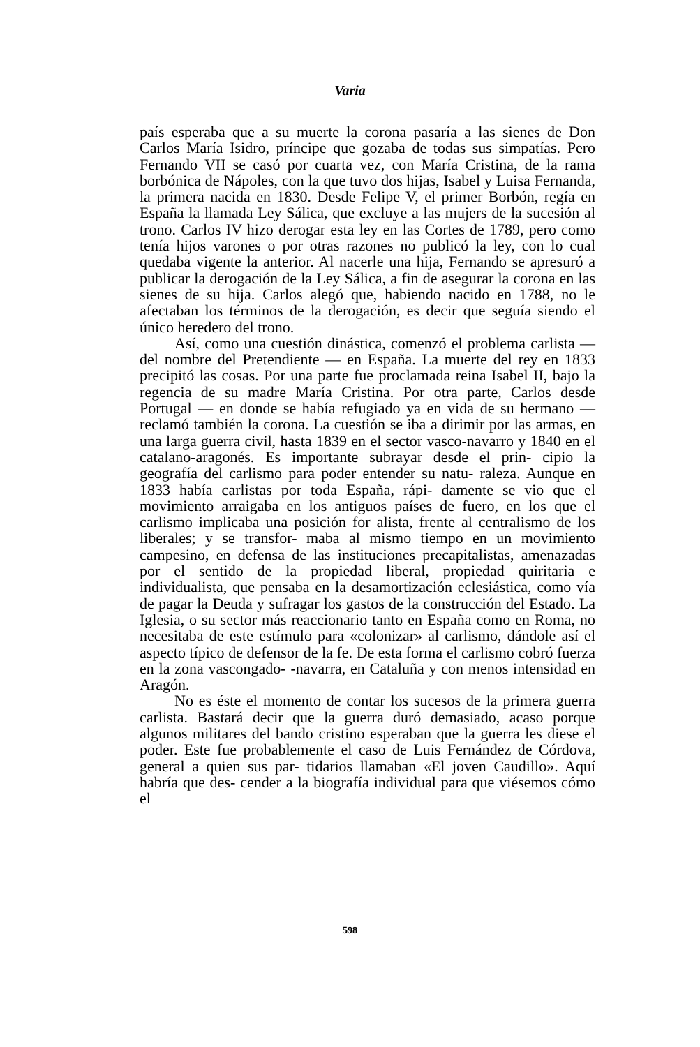Varia
país esperaba que a su muerte la corona pasaría a las sienes de Don Carlos María Isidro, príncipe que gozaba de todas sus simpatías. Pero Fernando VII se casó por cuarta vez, con María Cristina, de la rama borbónica de Nápoles, con la que tuvo dos hijas, Isabel y Luisa Fernanda, la primera nacida en 1830. Desde Felipe V, el primer Borbón, regía en España la llamada Ley Sálica, que excluye a las mujers de la sucesión al trono. Carlos IV hizo derogar esta ley en las Cortes de 1789, pero como tenía hijos varones o por otras razones no publicó la ley, con lo cual quedaba vigente la anterior. Al nacerle una hija, Fernando se apresuró a publicar la derogación de la Ley Sálica, a fin de asegurar la corona en las sienes de su hija. Carlos alegó que, habiendo nacido en 1788, no le afectaban los términos de la derogación, es decir que seguía siendo el único heredero del trono.
Así, como una cuestión dinástica, comenzó el problema carlista — del nombre del Pretendiente — en España. La muerte del rey en 1833 precipitó las cosas. Por una parte fue proclamada reina Isabel II, bajo la regencia de su madre María Cristina. Por otra parte, Carlos desde Portugal — en donde se había refugiado ya en vida de su hermano — reclamó también la corona. La cuestión se iba a dirimir por las armas, en una larga guerra civil, hasta 1839 en el sector vasco-navarro y 1840 en el catalano-aragonés. Es importante subrayar desde el prin- cipio la geografía del carlismo para poder entender su natu- raleza. Aunque en 1833 había carlistas por toda España, rápi- damente se vio que el movimiento arraigaba en los antiguos países de fuero, en los que el carlismo implicaba una posición for alista, frente al centralismo de los liberales; y se transfor- maba al mismo tiempo en un movimiento campesino, en defensa de las instituciones precapitalistas, amenazadas por el sentido de la propiedad liberal, propiedad quiritaria e individualista, que pensaba en la desamortización eclesiástica, como vía de pagar la Deuda y sufragar los gastos de la construcción del Estado. La Iglesia, o su sector más reaccionario tanto en España como en Roma, no necesitaba de este estímulo para «colonizar» al carlismo, dándole así el aspecto típico de defensor de la fe. De esta forma el carlismo cobró fuerza en la zona vascongado- -navarra, en Cataluña y con menos intensidad en Aragón.
No es éste el momento de contar los sucesos de la primera guerra carlista. Bastará decir que la guerra duró demasiado, acaso porque algunos militares del bando cristino esperaban que la guerra les diese el poder. Este fue probablemente el caso de Luis Fernández de Córdova, general a quien sus par- tidarios llamaban «El joven Caudillo». Aquí habría que des- cender a la biografía individual para que viésemos cómo el
598